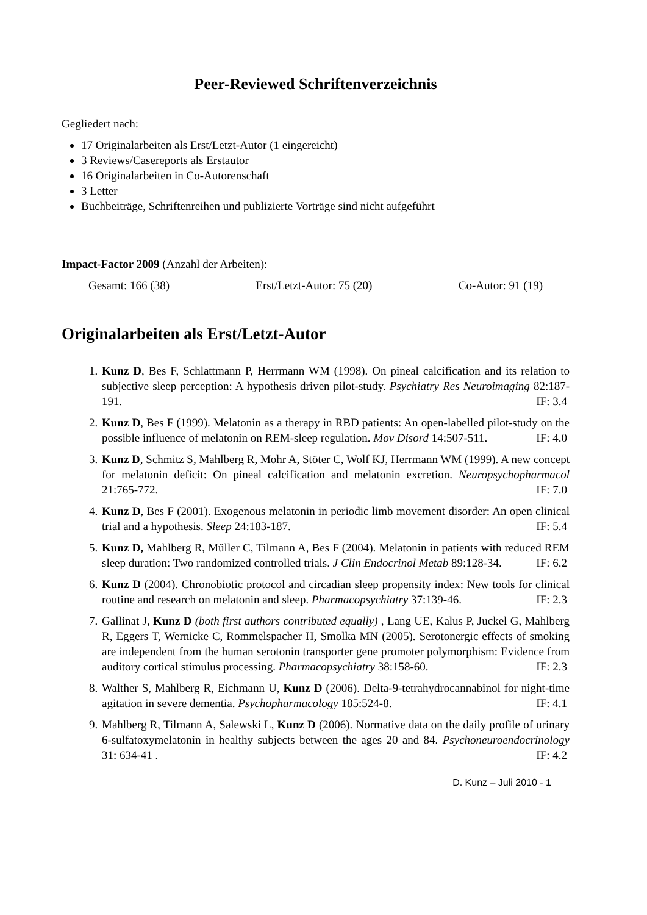Peer-Reviewed Schriftenverzeichnis
Gegliedert nach:
17 Originalarbeiten als Erst/Letzt-Autor (1 eingereicht)
3 Reviews/Casereports als Erstautor
16 Originalarbeiten in Co-Autorenschaft
3 Letter
Buchbeiträge, Schriftenreihen und publizierte Vorträge sind nicht aufgeführt
Impact-Factor 2009 (Anzahl der Arbeiten):
Gesamt: 166 (38) Erst/Letzt-Autor: 75 (20) Co-Autor: 91 (19)
Originalarbeiten als Erst/Letzt-Autor
1. Kunz D, Bes F, Schlattmann P, Herrmann WM (1998). On pineal calcification and its relation to subjective sleep perception: A hypothesis driven pilot-study. Psychiatry Res Neuroimaging 82:187-191. IF: 3.4
2. Kunz D, Bes F (1999). Melatonin as a therapy in RBD patients: An open-labelled pilot-study on the possible influence of melatonin on REM-sleep regulation. Mov Disord 14:507-511. IF: 4.0
3. Kunz D, Schmitz S, Mahlberg R, Mohr A, Stöter C, Wolf KJ, Herrmann WM (1999). A new concept for melatonin deficit: On pineal calcification and melatonin excretion. Neuropsychopharmacol 21:765-772. IF: 7.0
4. Kunz D, Bes F (2001). Exogenous melatonin in periodic limb movement disorder: An open clinical trial and a hypothesis. Sleep 24:183-187. IF: 5.4
5. Kunz D, Mahlberg R, Müller C, Tilmann A, Bes F (2004). Melatonin in patients with reduced REM sleep duration: Two randomized controlled trials. J Clin Endocrinol Metab 89:128-34. IF: 6.2
6. Kunz D (2004). Chronobiotic protocol and circadian sleep propensity index: New tools for clinical routine and research on melatonin and sleep. Pharmacopsychiatry 37:139-46. IF: 2.3
7. Gallinat J, Kunz D (both first authors contributed equally) , Lang UE, Kalus P, Juckel G, Mahlberg R, Eggers T, Wernicke C, Rommelspacher H, Smolka MN (2005). Serotonergic effects of smoking are independent from the human serotonin transporter gene promoter polymorphism: Evidence from auditory cortical stimulus processing. Pharmacopsychiatry 38:158-60. IF: 2.3
8. Walther S, Mahlberg R, Eichmann U, Kunz D (2006). Delta-9-tetrahydrocannabinol for night-time agitation in severe dementia. Psychopharmacology 185:524-8. IF: 4.1
9. Mahlberg R, Tilmann A, Salewski L, Kunz D (2006). Normative data on the daily profile of urinary 6-sulfatoxymelatonin in healthy subjects between the ages 20 and 84. Psychoneuroendocrinology 31: 634-41 . IF: 4.2
D. Kunz – Juli 2010 - 1